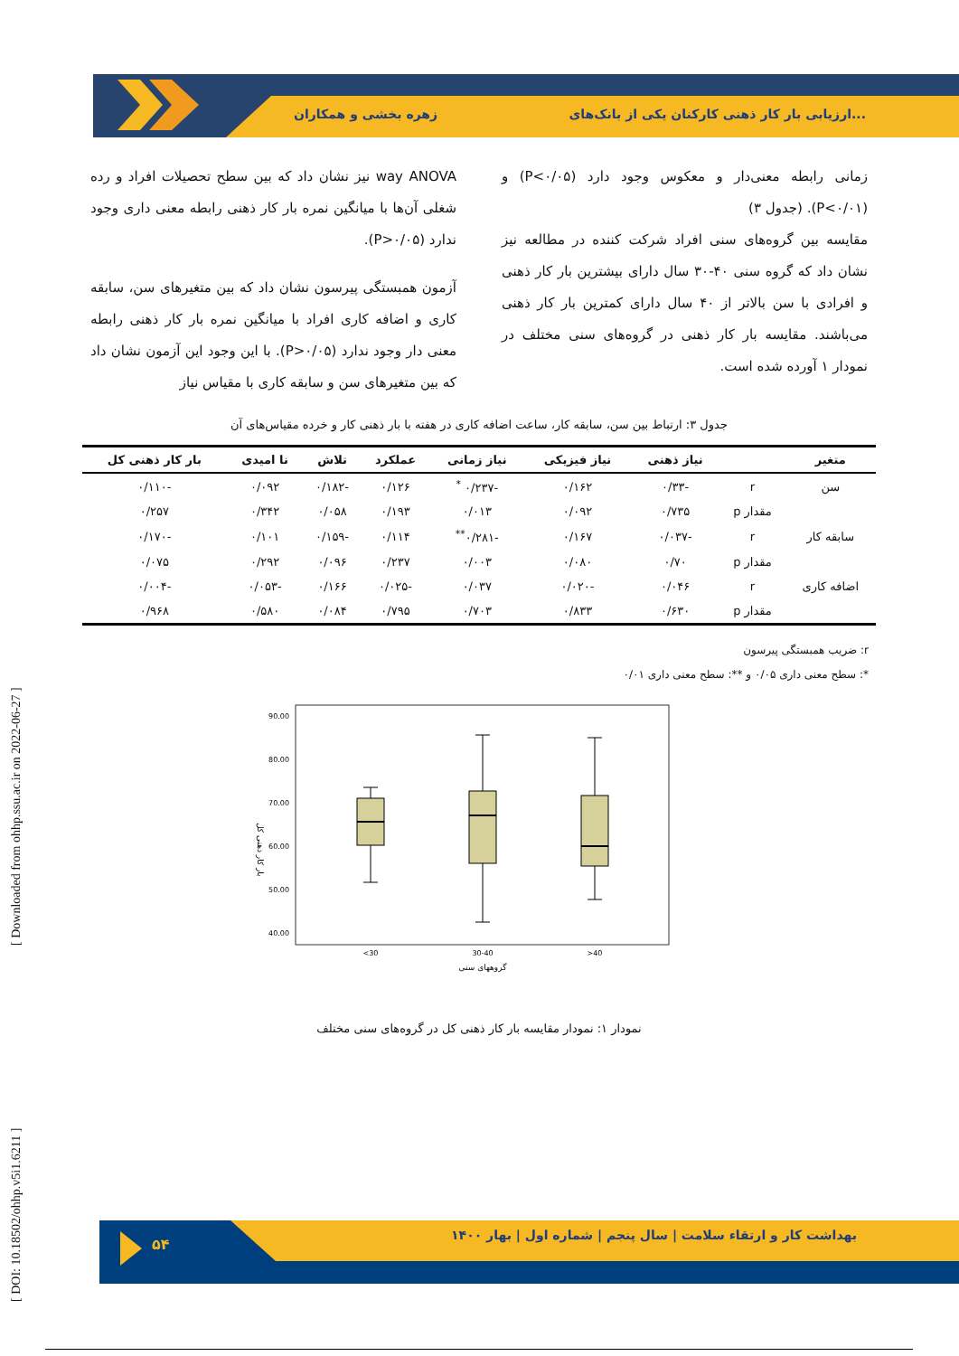زهره بخشی و همکاران
ارزیابی بار کار ذهنی کارکنان یکی از بانک‌های...
[ DOI: 10.18502/ohhp.v5i1.6211 ] [ Downloaded from ohhp.ssu.ac.ir on 2022-06-27 ]
way ANOVA نیز نشان داد که بین سطح تحصیلات افراد و رده شغلی آن‌ها با میانگین نمره بار کار ذهنی رابطه معنی داری وجود ندارد (P>۰/۰۵).
آزمون همبستگی پیرسون نشان داد که بین متغیرهای سن، سابقه کاری و اضافه کاری افراد با میانگین نمره بار کار ذهنی رابطه معنی دار وجود ندارد (P>۰/۰۵). با این وجود این آزمون نشان داد که بین متغیرهای سن و سابقه کاری با مقیاس نیاز
زمانی رابطه معنی‌دار و معکوس وجود دارد (P<۰/۰۵) و (P<۰/۰۱). (جدول ۳)
مقایسه بین گروه‌های سنی افراد شرکت کننده در مطالعه نیز نشان داد که گروه سنی ۴۰-۳۰ سال دارای بیشترین بار کار ذهنی و افرادی با سن بالاتر از ۴۰ سال دارای کمترین بار کار ذهنی می‌باشند. مقایسه بار کار ذهنی در گروه‌های سنی مختلف در نمودار ۱ آورده شده است.
جدول ۳: ارتباط بین سن، سابقه کار، ساعت اضافه کاری در هفته با بار ذهنی کار و خرده مقیاس‌های آن
| متغیر | | نیاز ذهنی | نیاز فیزیکی | نیاز زمانی | عملکرد | تلاش | نا امیدی | بار کار ذهنی کل |
| --- | --- | --- | --- | --- | --- | --- | --- | --- |
| سن | r | -۰/۳۳ | ۰/۱۶۲ | -۰/۲۳۷ <sup>*</sup> | ۰/۱۲۶ | -۰/۱۸۲ | ۰/۰۹۲ | -۰/۱۱۰ |
| | مقدار p | ۰/۷۳۵ | ۰/۰۹۲ | ۰/۰۱۳ | ۰/۱۹۳ | ۰/۰۵۸ | ۰/۳۴۲ | ۰/۲۵۷ |
| سابقه کار | r | -۰/۰۳۷ | ۰/۱۶۷ | -۰/۲۸۱<sup>**</sup> | ۰/۱۱۴ | -۰/۱۵۹ | ۰/۱۰۱ | -۰/۱۷۰ |
| | مقدار p | ۰/۷۰ | ۰/۰۸۰ | ۰/۰۰۳ | ۰/۲۳۷ | ۰/۰۹۶ | ۰/۲۹۲ | ۰/۰۷۵ |
| اضافه کاری | r | ۰/۰۴۶ | -۰/۰۲۰ | ۰/۰۳۷ | -۰/۰۲۵ | ۰/۱۶۶ | -۰/۰۵۳ | -۰/۰۰۴ |
| | مقدار p | ۰/۶۳۰ | ۰/۸۳۳ | ۰/۷۰۳ | ۰/۷۹۵ | ۰/۰۸۴ | ۰/۵۸۰ | ۰/۹۶۸ |
r: ضریب همبستگی پیرسون
*: سطح معنی داری ۰/۰۵ و **: سطح معنی داری ۰/۰۱
90.00
80.00
70.00
60.00
50.00
40.00
بار کار ذهنی کل
<30
30-40
>40
گروههای سنی
نمودار ۱: نمودار مقایسه بار کار ذهنی کل در گروه‌های سنی مختلف
۵۴
بهداشت کار و ارتقاء سلامت | سال پنجم | شماره اول | بهار ۱۴۰۰